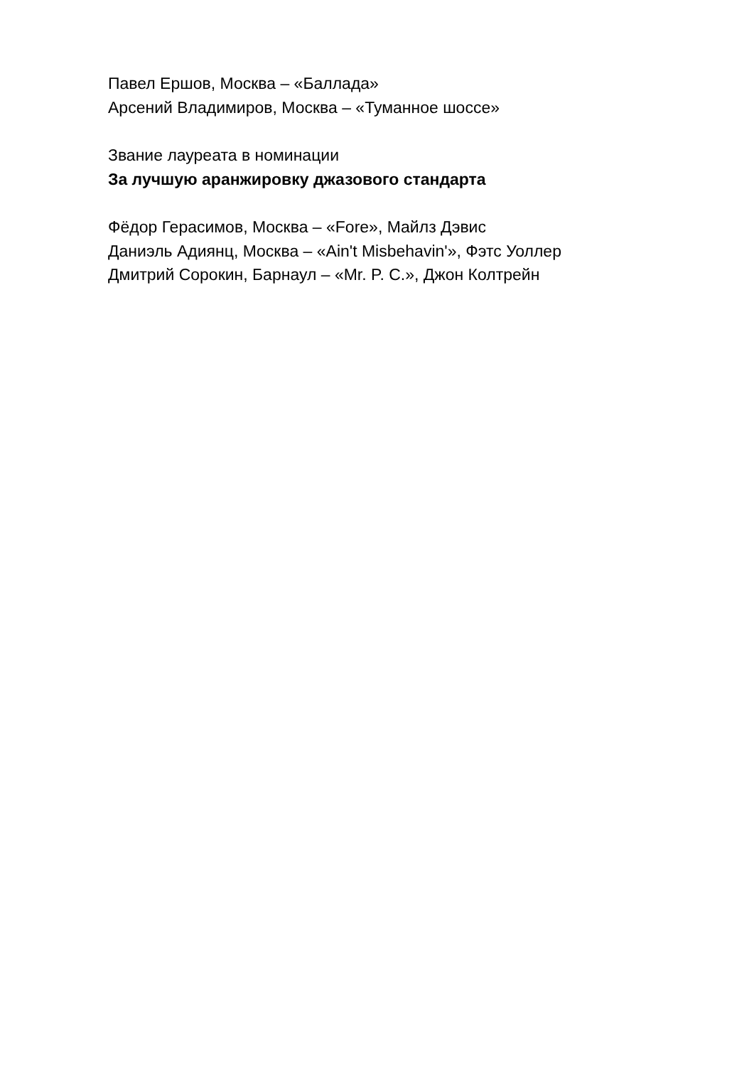Павел Ершов, Москва – «Баллада»
Арсений Владимиров, Москва – «Туманное шоссе»
Звание лауреата в номинации
За лучшую аранжировку джазового стандарта
Фёдор Герасимов, Москва – «Fore», Майлз Дэвис
Даниэль Адиянц, Москва – «Ain't Misbehavin'», Фэтс Уоллер
Дмитрий Сорокин, Барнаул – «Mr. P. C.», Джон Колтрейн